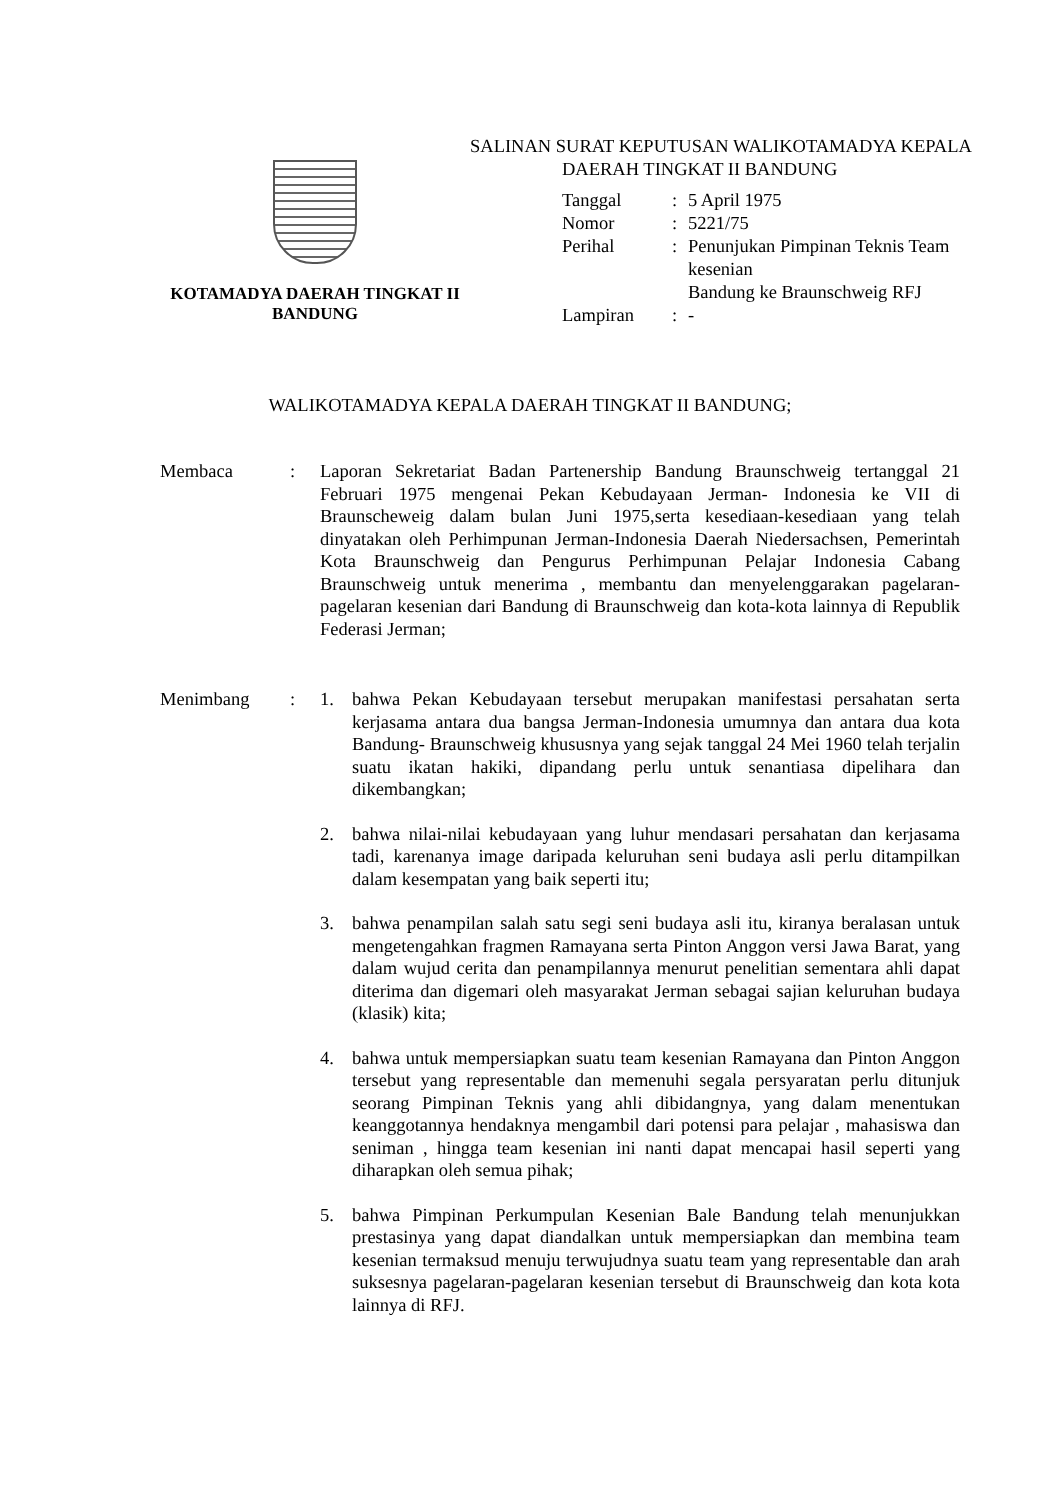KOTAMADYA DAERAH TINGKAT II
BANDUNG
SALINAN SURAT KEPUTUSAN WALIKOTAMADYA KEPALA
DAERAH TINGKAT II BANDUNG
| Tanggal | : | 5 April 1975 |
| Nomor | : | 5221/75 |
| Perihal | : | Penunjukan Pimpinan Teknis Team kesenian Bandung ke Braunschweig RFJ |
| Lampiran | : | - |
WALIKOTAMADYA KEPALA DAERAH TINGKAT II BANDUNG;
Membaca : Laporan Sekretariat Badan Partenership Bandung Braunschweig tertanggal 21 Februari 1975 mengenai Pekan Kebudayaan Jerman- Indonesia ke VII di Braunscheweig dalam bulan Juni 1975,serta kesediaan-kesediaan yang telah dinyatakan oleh Perhimpunan Jerman-Indonesia Daerah Niedersachsen, Pemerintah Kota Braunschweig dan Pengurus Perhimpunan Pelajar Indonesia Cabang Braunschweig untuk menerima , membantu dan menyelenggarakan pagelaran-pagelaran kesenian dari Bandung di Braunschweig dan kota-kota lainnya di Republik Federasi Jerman;
Menimbang : 1. bahwa Pekan Kebudayaan tersebut merupakan manifestasi persahatan serta kerjasama antara dua bangsa Jerman-Indonesia umumnya dan antara dua kota Bandung- Braunschweig khususnya yang sejak tanggal 24 Mei 1960 telah terjalin suatu ikatan hakiki, dipandang perlu untuk senantiasa dipelihara dan dikembangkan;
2. bahwa nilai-nilai kebudayaan yang luhur mendasari persahatan dan kerjasama tadi, karenanya image daripada keluruhan seni budaya asli perlu ditampilkan dalam kesempatan yang baik seperti itu;
3. bahwa penampilan salah satu segi seni budaya asli itu, kiranya beralasan untuk mengetengahkan fragmen Ramayana serta Pinton Anggon versi Jawa Barat, yang dalam wujud cerita dan penampilannya menurut penelitian sementara ahli dapat diterima dan digemari oleh masyarakat Jerman sebagai sajian keluruhan budaya (klasik) kita;
4. bahwa untuk mempersiapkan suatu team kesenian Ramayana dan Pinton Anggon tersebut yang representable dan memenuhi segala persyaratan perlu ditunjuk seorang Pimpinan Teknis yang ahli dibidangnya, yang dalam menentukan keanggotannya hendaknya mengambil dari potensi para pelajar , mahasiswa dan seniman , hingga team kesenian ini nanti dapat mencapai hasil seperti yang diharapkan oleh semua pihak;
5. bahwa Pimpinan Perkumpulan Kesenian Bale Bandung telah menunjukkan prestasinya yang dapat diandalkan untuk mempersiapkan dan membina team kesenian termaksud menuju terwujudnya suatu team yang representable dan arah suksesnya pagelaran-pagelaran kesenian tersebut di Braunschweig dan kota kota lainnya di RFJ.